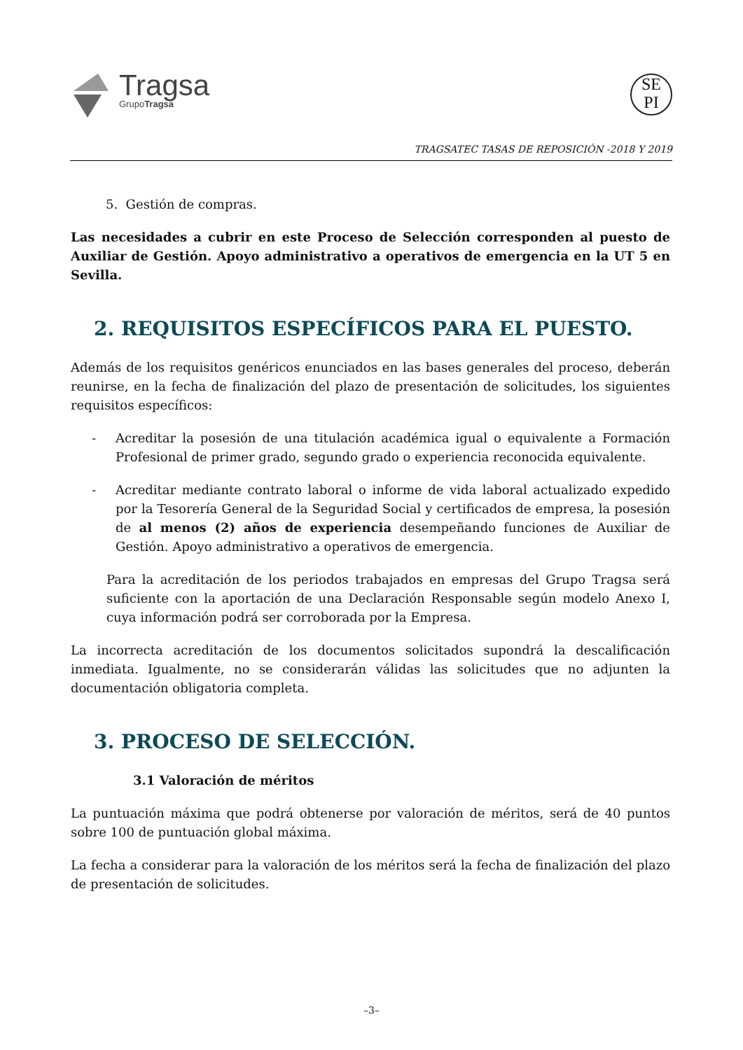Tragsa
GrupoTragsa
SE
PI
TRAGSATEC TASAS DE REPOSICIÓN -2018 Y 2019
5. Gestión de compras.
Las necesidades a cubrir en este Proceso de Selección corresponden al puesto de Auxiliar de Gestión. Apoyo administrativo a operativos de emergencia en la UT 5 en Sevilla.
2. REQUISITOS ESPECÍFICOS PARA EL PUESTO.
Además de los requisitos genéricos enunciados en las bases generales del proceso, deberán reunirse, en la fecha de finalización del plazo de presentación de solicitudes, los siguientes requisitos específicos:
- Acreditar la posesión de una titulación académica igual o equivalente a Formación Profesional de primer grado, segundo grado o experiencia reconocida equivalente.
- Acreditar mediante contrato laboral o informe de vida laboral actualizado expedido por la Tesorería General de la Seguridad Social y certificados de empresa, la posesión de al menos (2) años de experiencia desempeñando funciones de Auxiliar de Gestión. Apoyo administrativo a operativos de emergencia.
Para la acreditación de los periodos trabajados en empresas del Grupo Tragsa será suficiente con la aportación de una Declaración Responsable según modelo Anexo I, cuya información podrá ser corroborada por la Empresa.
La incorrecta acreditación de los documentos solicitados supondrá la descalificación inmediata. Igualmente, no se considerarán válidas las solicitudes que no adjunten la documentación obligatoria completa.
3. PROCESO DE SELECCIÓN.
3.1 Valoración de méritos
La puntuación máxima que podrá obtenerse por valoración de méritos, será de 40 puntos sobre 100 de puntuación global máxima.
La fecha a considerar para la valoración de los méritos será la fecha de finalización del plazo de presentación de solicitudes.
–3–